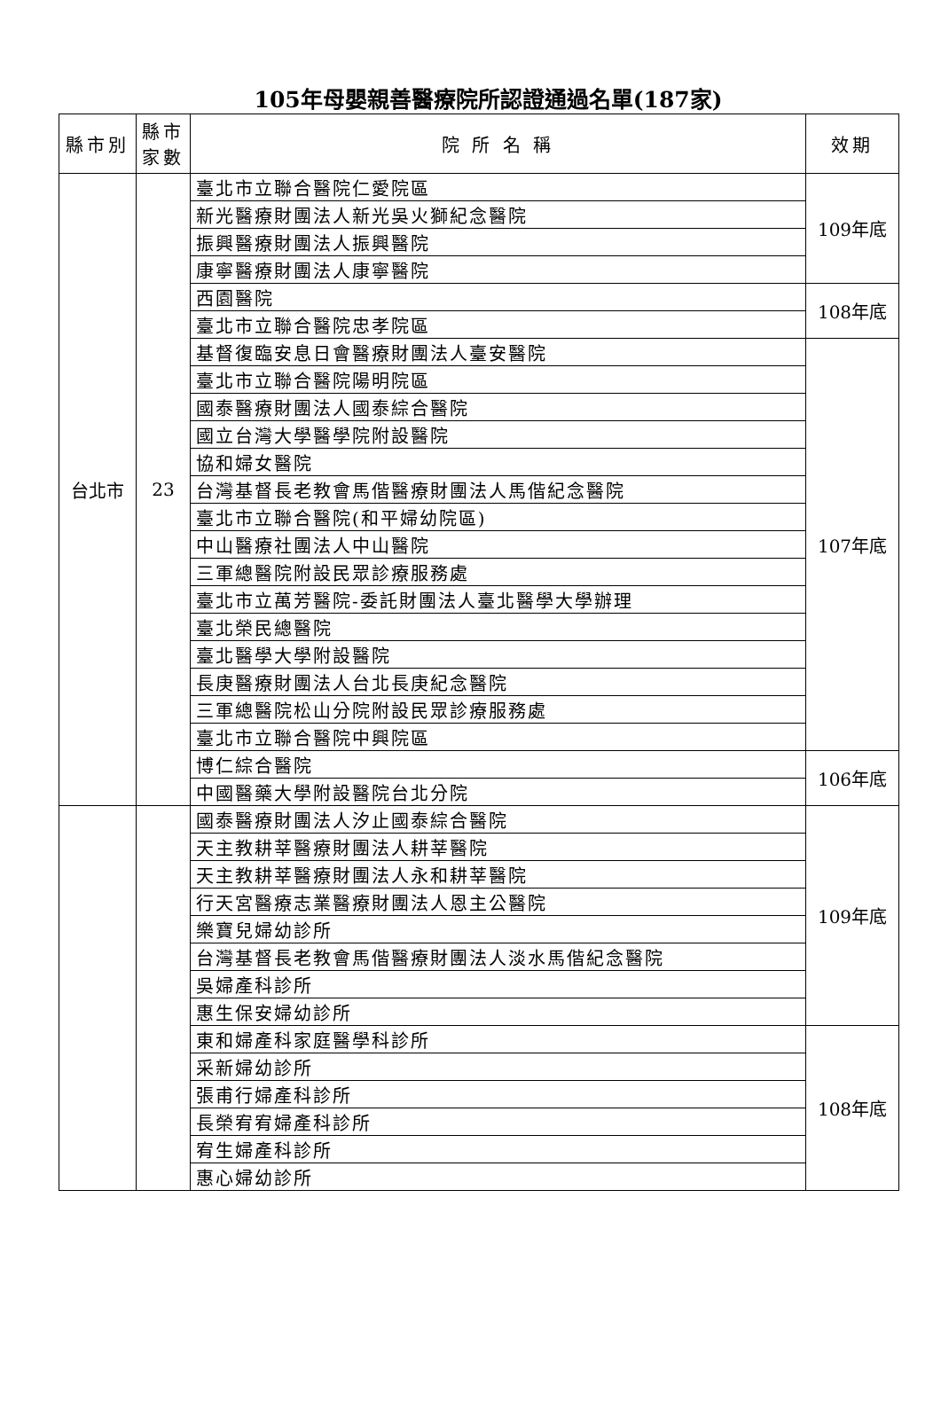105年母嬰親善醫療院所認證通過名單(187家)
| 縣市別 | 縣市 家數 | 院 所 名 稱 | 效期 |
| --- | --- | --- | --- |
| 台北市 | 23 | 臺北市立聯合醫院仁愛院區 | 109年底 |
| | | 新光醫療財團法人新光吳火獅紀念醫院 | |
| | | 振興醫療財團法人振興醫院 | |
| | | 康寧醫療財團法人康寧醫院 | |
| | | 西園醫院 | 108年底 |
| | | 臺北市立聯合醫院忠孝院區 | |
| | | 基督復臨安息日會醫療財團法人臺安醫院 | 107年底 |
| | | 臺北市立聯合醫院陽明院區 | |
| | | 國泰醫療財團法人國泰綜合醫院 | |
| | | 國立台灣大學醫學院附設醫院 | |
| | | 協和婦女醫院 | |
| | | 台灣基督長老教會馬偕醫療財團法人馬偕紀念醫院 | |
| | | 臺北市立聯合醫院(和平婦幼院區) | |
| | | 中山醫療社團法人中山醫院 | |
| | | 三軍總醫院附設民眾診療服務處 | |
| | | 臺北市立萬芳醫院-委託財團法人臺北醫學大學辦理 | |
| | | 臺北榮民總醫院 | |
| | | 臺北醫學大學附設醫院 | |
| | | 長庚醫療財團法人台北長庚紀念醫院 | |
| | | 三軍總醫院松山分院附設民眾診療服務處 | |
| | | 臺北市立聯合醫院中興院區 | |
| | | 博仁綜合醫院 | 106年底 |
| | | 中國醫藥大學附設醫院台北分院 | |
| | | 國泰醫療財團法人汐止國泰綜合醫院 | 109年底 |
| | | 天主教耕莘醫療財團法人耕莘醫院 | |
| | | 天主教耕莘醫療財團法人永和耕莘醫院 | |
| | | 行天宮醫療志業醫療財團法人恩主公醫院 | |
| | | 樂寶兒婦幼診所 | |
| | | 台灣基督長老教會馬偕醫療財團法人淡水馬偕紀念醫院 | |
| | | 吳婦產科診所 | |
| | | 惠生保安婦幼診所 | |
| | | 東和婦產科家庭醫學科診所 | 108年底 |
| | | 采新婦幼診所 | |
| | | 張甫行婦產科診所 | |
| | | 長榮宥宥婦產科診所 | |
| | | 宥生婦產科診所 | |
| | | 惠心婦幼診所 | |